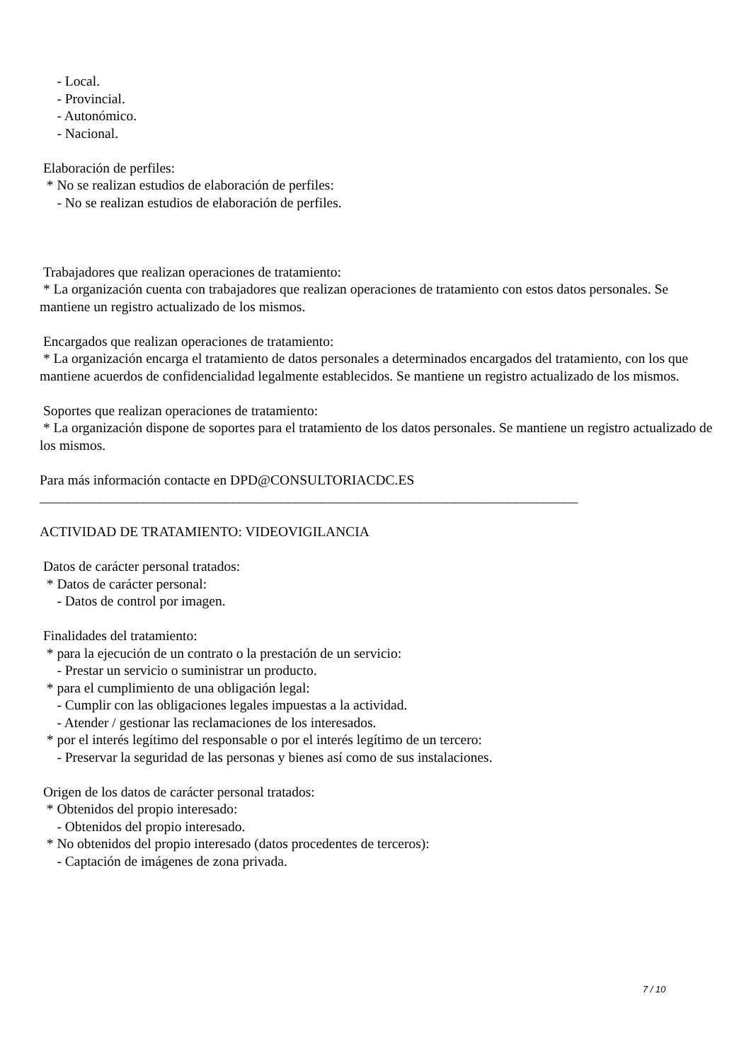- Local.
- Provincial.
- Autonómico.
- Nacional.
Elaboración de perfiles:
* No se realizan estudios de elaboración de perfiles:
- No se realizan estudios de elaboración de perfiles.
Trabajadores que realizan operaciones de tratamiento:
* La organización cuenta con trabajadores que realizan operaciones de tratamiento con estos datos personales. Se mantiene un registro actualizado de los mismos.
Encargados que realizan operaciones de tratamiento:
* La organización encarga el tratamiento de datos personales a determinados encargados del tratamiento, con los que mantiene acuerdos de confidencialidad legalmente establecidos. Se mantiene un registro actualizado de los mismos.
Soportes que realizan operaciones de tratamiento:
* La organización dispone de soportes para el tratamiento de los datos personales. Se mantiene un registro actualizado de los mismos.
Para más información contacte en DPD@CONSULTORIACDC.ES
______________________________________________________________________________
ACTIVIDAD DE TRATAMIENTO: VIDEOVIGILANCIA
Datos de carácter personal tratados:
* Datos de carácter personal:
- Datos de control por imagen.
Finalidades del tratamiento:
* para la ejecución de un contrato o la prestación de un servicio:
- Prestar un servicio o suministrar un producto.
* para el cumplimiento de una obligación legal:
- Cumplir con las obligaciones legales impuestas a la actividad.
- Atender / gestionar las reclamaciones de los interesados.
* por el interés legítimo del responsable o por el interés legítimo de un tercero:
- Preservar la seguridad de las personas y bienes así como de sus instalaciones.
Origen de los datos de carácter personal tratados:
* Obtenidos del propio interesado:
- Obtenidos del propio interesado.
* No obtenidos del propio interesado (datos procedentes de terceros):
- Captación de imágenes de zona privada.
7 / 10